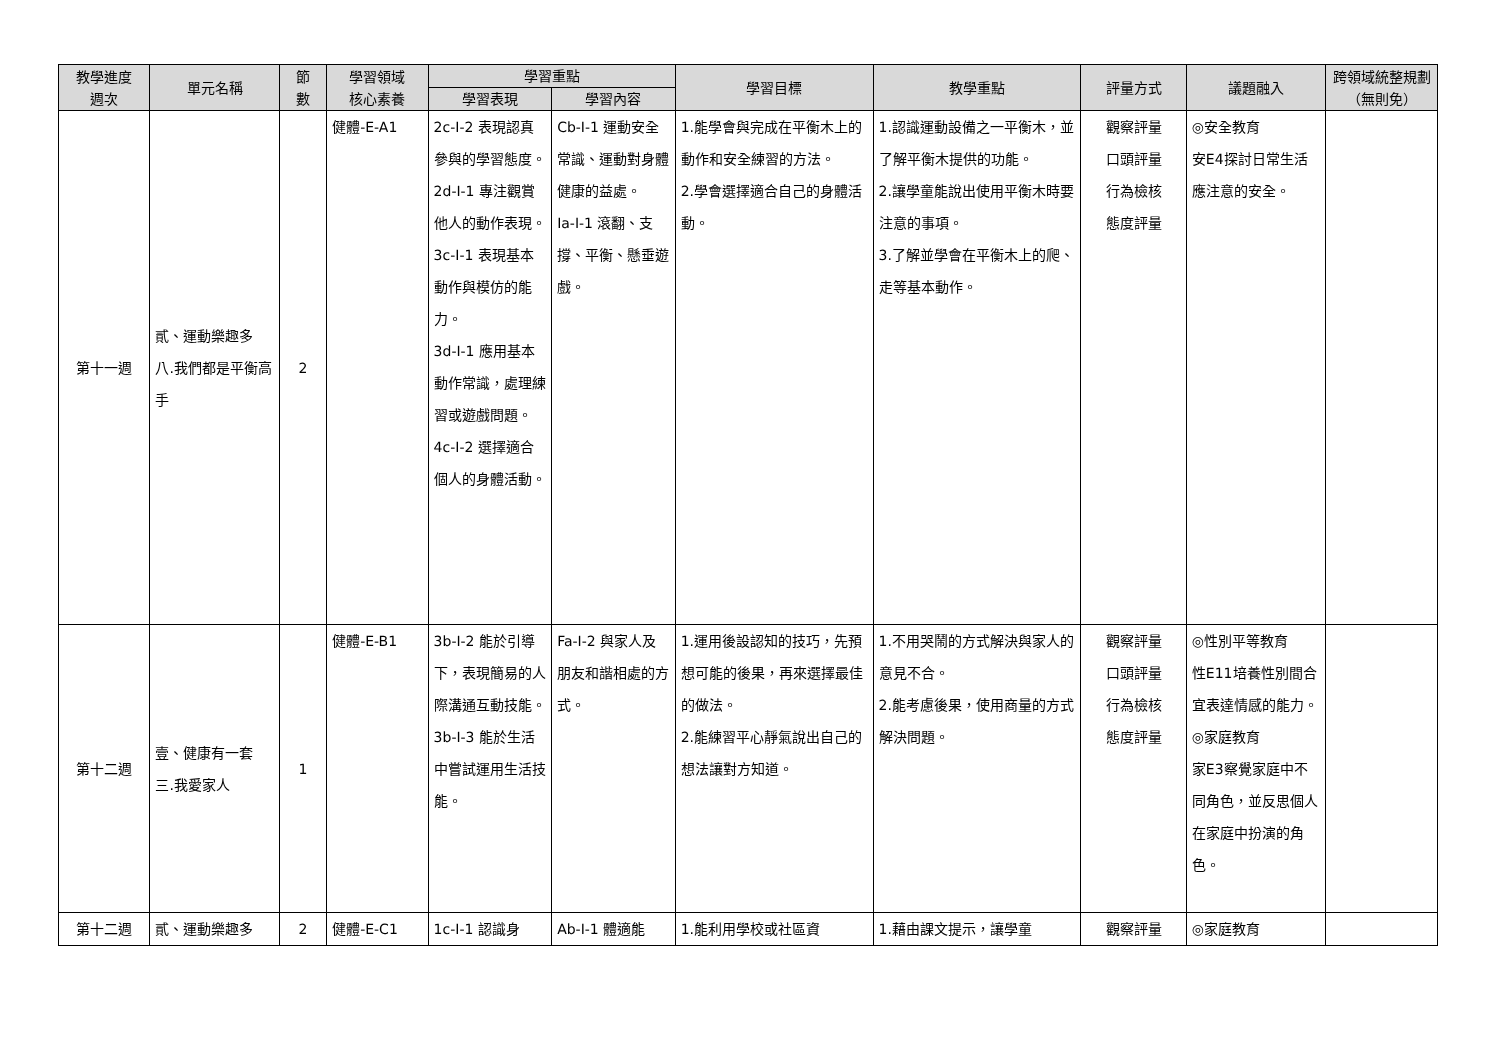| 教學進度 週次 | 單元名稱 | 節 數 | 學習領域 核心素養 | 學習重點 | | 學習目標 | 教學重點 | 評量方式 | 議題融入 | 跨領域統整規劃 （無則免） |
| --- | --- | --- | --- | --- | --- | --- | --- | --- | --- | --- |
| | | | | 學習表現 | 學習內容 | | | | | |
| 第十一週 | 貳、運動樂趣多 八.我們都是平衡高手 | 2 | 健體-E-A1 | 2c-I-2 表現認真參與的學習態度。 2d-I-1 專注觀賞他人的動作表現。 3c-I-1 表現基本動作與模仿的能力。 3d-I-1 應用基本動作常識，處理練習或遊戲問題。 4c-I-2 選擇適合個人的身體活動。 | Cb-I-1 運動安全常識、運動對身體健康的益處。 Ia-I-1 滾翻、支撐、平衡、懸垂遊戲。 | 1.能學會與完成在平衡木上的動作和安全練習的方法。 2.學會選擇適合自己的身體活動。 | 1.認識運動設備之一平衡木，並了解平衡木提供的功能。 2.讓學童能說出使用平衡木時要注意的事項。 3.了解並學會在平衡木上的爬、走等基本動作。 | 觀察評量 口頭評量 行為檢核 態度評量 | ◎安全教育 安E4探討日常生活應注意的安全。 | |
| 第十二週 | 壹、健康有一套 三.我愛家人 | 1 | 健體-E-B1 | 3b-I-2 能於引導下，表現簡易的人際溝通互動技能。 3b-I-3 能於生活中嘗試運用生活技能。 | Fa-I-2 與家人及朋友和諧相處的方式。 | 1.運用後設認知的技巧，先預想可能的後果，再來選擇最佳的做法。 2.能練習平心靜氣說出自己的想法讓對方知道。 | 1.不用哭鬧的方式解決與家人的意見不合。 2.能考慮後果，使用商量的方式解決問題。 | 觀察評量 口頭評量 行為檢核 態度評量 | ◎性別平等教育 性E11培養性別間合宜表達情感的能力。 ◎家庭教育 家E3察覺家庭中不同角色，並反思個人在家庭中扮演的角色。 | |
| 第十二週 | 貳、運動樂趣多 | 2 | 健體-E-C1 | 1c-I-1 認識身 | Ab-I-1 體適能 | 1.能利用學校或社區資 | 1.藉由課文提示，讓學童 | 觀察評量 | ◎家庭教育 | |